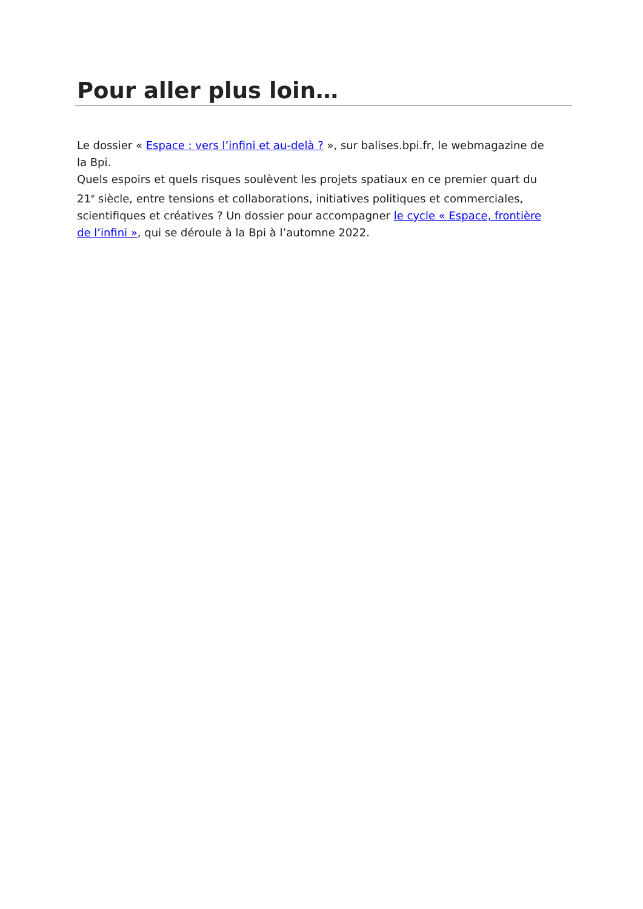Pour aller plus loin…
Le dossier « Espace : vers l’infini et au-delà ? », sur balises.bpi.fr, le webmagazine de la Bpi.
Quels espoirs et quels risques soulèvent les projets spatiaux en ce premier quart du 21<sup>e</sup> siècle, entre tensions et collaborations, initiatives politiques et commerciales, scientifiques et créatives ? Un dossier pour accompagner le cycle « Espace, frontière de l’infini », qui se déroule à la Bpi à l’automne 2022.